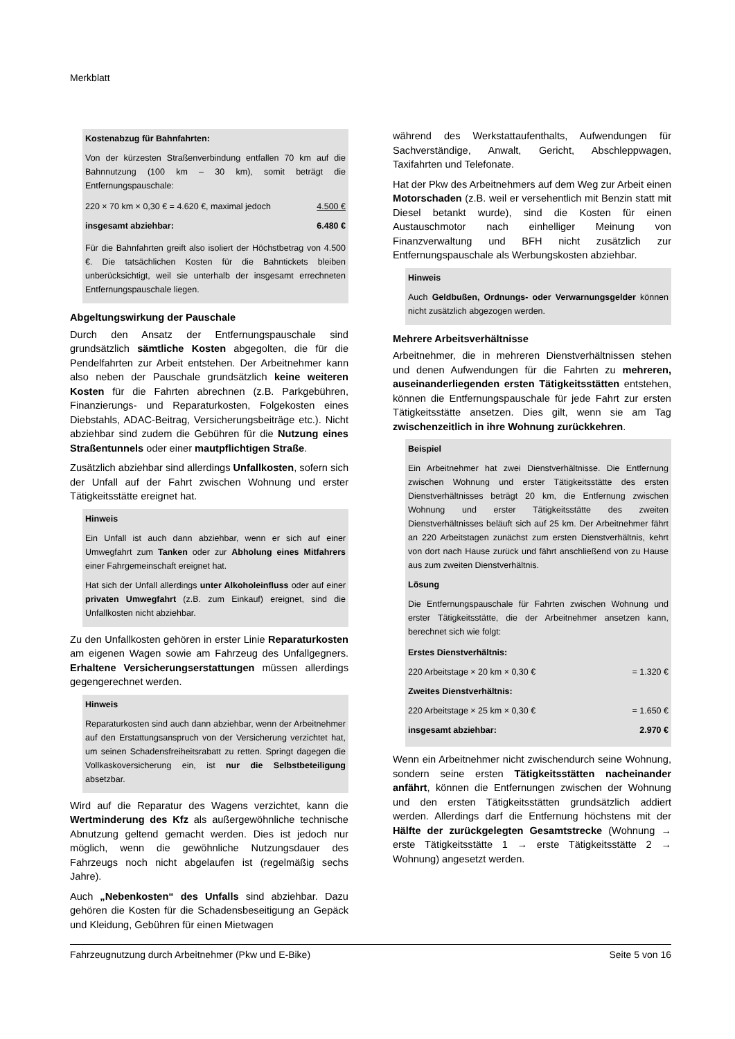Merkblatt
Kostenabzug für Bahnfahrten:
Von der kürzesten Straßenverbindung entfallen 70 km auf die Bahnnutzung (100 km – 30 km), somit beträgt die Entfernungspauschale:
| 220 × 70 km × 0,30 € = 4.620 €, maximal jedoch | 4.500 € |
| insgesamt abziehbar: | 6.480 € |
Für die Bahnfahrten greift also isoliert der Höchstbetrag von 4.500 €. Die tatsächlichen Kosten für die Bahntickets bleiben unberücksichtigt, weil sie unterhalb der insgesamt errechneten Entfernungspauschale liegen.
Abgeltungswirkung der Pauschale
Durch den Ansatz der Entfernungspauschale sind grundsätzlich sämtliche Kosten abgegolten, die für die Pendelfahrten zur Arbeit entstehen. Der Arbeitnehmer kann also neben der Pauschale grundsätzlich keine weiteren Kosten für die Fahrten abrechnen (z.B. Parkgebühren, Finanzierungs- und Reparaturkosten, Folgekosten eines Diebstahls, ADAC-Beitrag, Versicherungsbeiträge etc.). Nicht abziehbar sind zudem die Gebühren für die Nutzung eines Straßentunnels oder einer mautpflichtigen Straße.
Zusätzlich abziehbar sind allerdings Unfallkosten, sofern sich der Unfall auf der Fahrt zwischen Wohnung und erster Tätigkeitsstätte ereignet hat.
Hinweis
Ein Unfall ist auch dann abziehbar, wenn er sich auf einer Umwegfahrt zum Tanken oder zur Abholung eines Mitfahrers einer Fahrgemeinschaft ereignet hat.
Hat sich der Unfall allerdings unter Alkoholeinfluss oder auf einer privaten Umwegfahrt (z.B. zum Einkauf) ereignet, sind die Unfallkosten nicht abziehbar.
Zu den Unfallkosten gehören in erster Linie Reparaturkosten am eigenen Wagen sowie am Fahrzeug des Unfallgegners. Erhaltene Versicherungserstattungen müssen allerdings gegengerechnet werden.
Hinweis
Reparaturkosten sind auch dann abziehbar, wenn der Arbeitnehmer auf den Erstattungsanspruch von der Versicherung verzichtet hat, um seinen Schadensfreiheitsrabatt zu retten. Springt dagegen die Vollkaskoversicherung ein, ist nur die Selbstbeteiligung absetzbar.
Wird auf die Reparatur des Wagens verzichtet, kann die Wertminderung des Kfz als außergewöhnliche technische Abnutzung geltend gemacht werden. Dies ist jedoch nur möglich, wenn die gewöhnliche Nutzungsdauer des Fahrzeugs noch nicht abgelaufen ist (regelmäßig sechs Jahre).
Auch „Nebenkosten“ des Unfalls sind abziehbar. Dazu gehören die Kosten für die Schadensbeseitigung an Gepäck und Kleidung, Gebühren für einen Mietwagen
während des Werkstattaufenthalts, Aufwendungen für Sachverständige, Anwalt, Gericht, Abschleppwagen, Taxifahrten und Telefonate.
Hat der Pkw des Arbeitnehmers auf dem Weg zur Arbeit einen Motorschaden (z.B. weil er versehentlich mit Benzin statt mit Diesel betankt wurde), sind die Kosten für einen Austauschmotor nach einhelliger Meinung von Finanzverwaltung und BFH nicht zusätzlich zur Entfernungspauschale als Werbungskosten abziehbar.
Hinweis
Auch Geldbußen, Ordnungs- oder Verwarnungsgelder können nicht zusätzlich abgezogen werden.
Mehrere Arbeitsverhältnisse
Arbeitnehmer, die in mehreren Dienstverhältnissen stehen und denen Aufwendungen für die Fahrten zu mehreren, auseinanderliegenden ersten Tätigkeitsstätten entstehen, können die Entfernungspauschale für jede Fahrt zur ersten Tätigkeitsstätte ansetzen. Dies gilt, wenn sie am Tag zwischenzeitlich in ihre Wohnung zurückkehren.
Beispiel
Ein Arbeitnehmer hat zwei Dienstverhältnisse. Die Entfernung zwischen Wohnung und erster Tätigkeitsstätte des ersten Dienstverhältnisses beträgt 20 km, die Entfernung zwischen Wohnung und erster Tätigkeitsstätte des zweiten Dienstverhältnisses beläuft sich auf 25 km. Der Arbeitnehmer fährt an 220 Arbeitstagen zunächst zum ersten Dienstverhältnis, kehrt von dort nach Hause zurück und fährt anschließend von zu Hause aus zum zweiten Dienstverhältnis.
Lösung
Die Entfernungspauschale für Fahrten zwischen Wohnung und erster Tätigkeitsstätte, die der Arbeitnehmer ansetzen kann, berechnet sich wie folgt:
| Erstes Dienstverhältnis: | |
| 220 Arbeitstage × 20 km × 0,30 € | = 1.320 € |
| Zweites Dienstverhältnis: | |
| 220 Arbeitstage × 25 km × 0,30 € | = 1.650 € |
| insgesamt abziehbar: | 2.970 € |
Wenn ein Arbeitnehmer nicht zwischendurch seine Wohnung, sondern seine ersten Tätigkeitsstätten nacheinander anfährt, können die Entfernungen zwischen der Wohnung und den ersten Tätigkeitsstätten grundsätzlich addiert werden. Allerdings darf die Entfernung höchstens mit der Hälfte der zurückgelegten Gesamtstrecke (Wohnung → erste Tätigkeitsstätte 1 → erste Tätigkeitsstätte 2 → Wohnung) angesetzt werden.
Fahrzeugnutzung durch Arbeitnehmer (Pkw und E-Bike) Seite 5 von 16